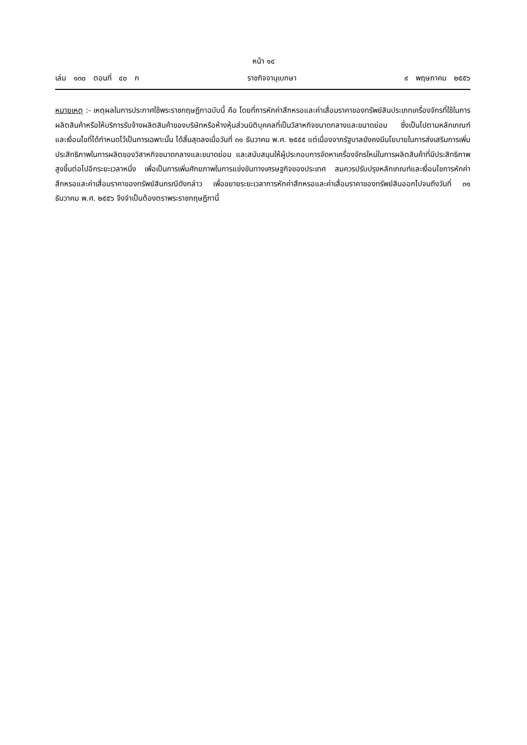หน้า ๑๔
เล่ม ๑๓๐ ตอนที่ ๔๐ ก ราชกิจจานุเบกษา ๙ พฤษภาคม ๒๕๕๖
หมายเหตุ :- เหตุผลในการประกาศใช้พระราชกฤษฎีกาฉบับนี้ คือ โดยที่การหักค่าสึกหรอและค่าเสื่อมราคาของทรัพย์สินประเภทเครื่องจักรที่ใช้ในการผลิตสินค้าหรือให้บริการรับจ้างผลิตสินค้าของบริษัทหรือห้างหุ้นส่วนนิติบุคคลที่เป็นวิสาหกิจขนาดกลางและขนาดย่อม ซึ่งเป็นไปตามหลักเกณฑ์และเงื่อนไขที่ได้กำหนดไว้เป็นการเฉพาะนั้น ได้สิ้นสุดลงเมื่อวันที่ ๓๑ ธันวาคม พ.ศ. ๒๕๕๕ แต่เนื่องจากรัฐบาลยังคงมีนโยบายในการส่งเสริมการเพิ่มประสิทธิภาพในการผลิตของวิสาหกิจขนาดกลางและขนาดย่อม และสนับสนุนให้ผู้ประกอบการจัดหาเครื่องจักรใหม่ในการผลิตสินค้าที่มีประสิทธิภาพสูงขึ้นต่อไปอีกระยะเวลาหนึ่ง เพื่อเป็นการเพิ่มศักยภาพในการแข่งขันทางเศรษฐกิจของประเทศ สมควรปรับปรุงหลักเกณฑ์และเงื่อนไขการหักค่าสึกหรอและค่าเสื่อมราคาของทรัพย์สินกรณีดังกล่าว เพื่อขยายระยะเวลาการหักค่าสึกหรอและค่าเสื่อมราคาของทรัพย์สินออกไปจนถึงวันที่ ๓๑ ธันวาคม พ.ศ. ๒๕๕๖ จึงจำเป็นต้องตราพระราชกฤษฎีกานี้